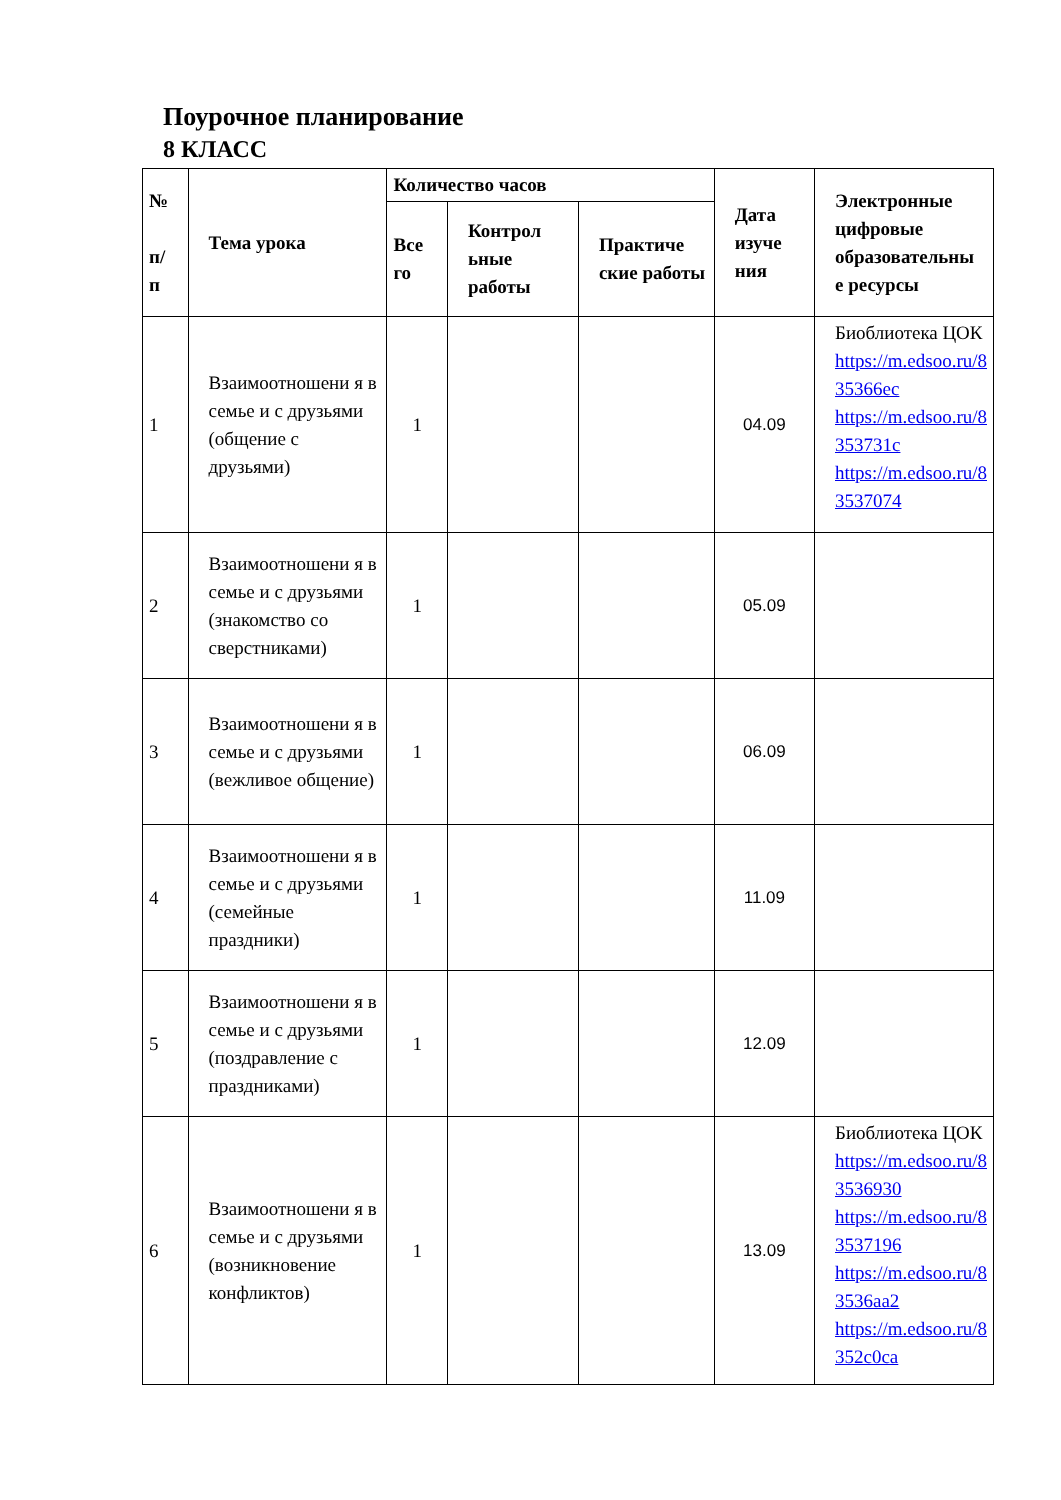Поурочное планирование
8 КЛАСС
| № п/ п | Тема урока | Количество часов | | | Дата изуче ния | Электронные цифровые образовательны е ресурсы |
| --- | --- | --- | --- | --- | --- | --- |
| | | Все го | Контрол ьные работы | Практиче ские работы | | |
| 1 | Взаимоотношени я в семье и с друзьями (общение с друзьями) | 1 | | | 04.09 | Биоблиотека ЦОК https://m.edsoo.ru/8 35366ec https://m.edsoo.ru/8 353731c https://m.edsoo.ru/8 3537074 |
| 2 | Взаимоотношени я в семье и с друзьями (знакомство со сверстниками) | 1 | | | 05.09 | |
| 3 | Взаимоотношени я в семье и с друзьями (вежливое общение) | 1 | | | 06.09 | |
| 4 | Взаимоотношени я в семье и с друзьями (семейные праздники) | 1 | | | 11.09 | |
| 5 | Взаимоотношени я в семье и с друзьями (поздравление с праздниками) | 1 | | | 12.09 | |
| 6 | Взаимоотношени я в семье и с друзьями (возникновение конфликтов) | 1 | | | 13.09 | Биоблиотека ЦОК https://m.edsoo.ru/8 3536930 https://m.edsoo.ru/8 3537196 https://m.edsoo.ru/8 3536aa2 https://m.edsoo.ru/8 352c0ca |